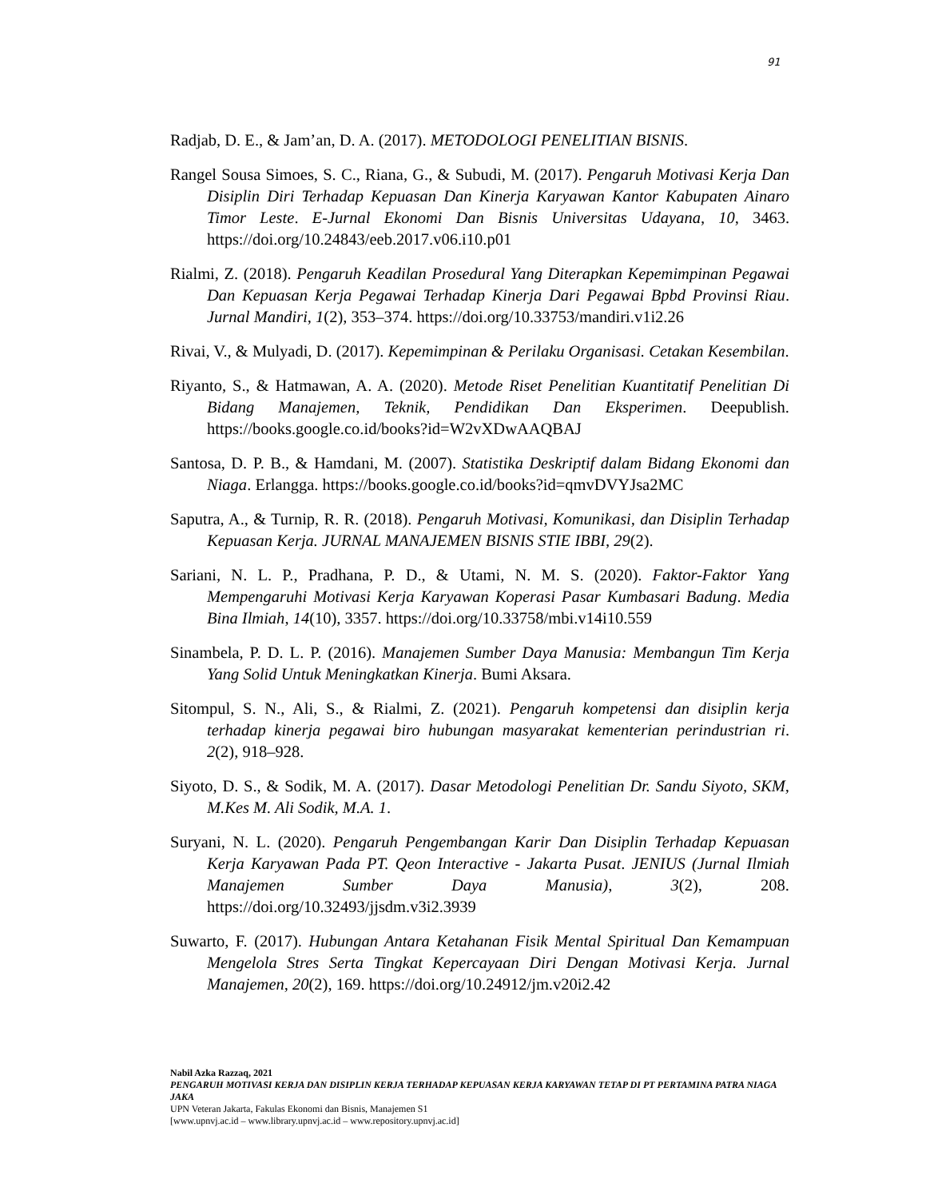91
Radjab, D. E., & Jam’an, D. A. (2017). METODOLOGI PENELITIAN BISNIS.
Rangel Sousa Simoes, S. C., Riana, G., & Subudi, M. (2017). Pengaruh Motivasi Kerja Dan Disiplin Diri Terhadap Kepuasan Dan Kinerja Karyawan Kantor Kabupaten Ainaro Timor Leste. E-Jurnal Ekonomi Dan Bisnis Universitas Udayana, 10, 3463. https://doi.org/10.24843/eeb.2017.v06.i10.p01
Rialmi, Z. (2018). Pengaruh Keadilan Prosedural Yang Diterapkan Kepemimpinan Pegawai Dan Kepuasan Kerja Pegawai Terhadap Kinerja Dari Pegawai Bpbd Provinsi Riau. Jurnal Mandiri, 1(2), 353–374. https://doi.org/10.33753/mandiri.v1i2.26
Rivai, V., & Mulyadi, D. (2017). Kepemimpinan & Perilaku Organisasi. Cetakan Kesembilan.
Riyanto, S., & Hatmawan, A. A. (2020). Metode Riset Penelitian Kuantitatif Penelitian Di Bidang Manajemen, Teknik, Pendidikan Dan Eksperimen. Deepublish. https://books.google.co.id/books?id=W2vXDwAAQBAJ
Santosa, D. P. B., & Hamdani, M. (2007). Statistika Deskriptif dalam Bidang Ekonomi dan Niaga. Erlangga. https://books.google.co.id/books?id=qmvDVYJsa2MC
Saputra, A., & Turnip, R. R. (2018). Pengaruh Motivasi, Komunikasi, dan Disiplin Terhadap Kepuasan Kerja. JURNAL MANAJEMEN BISNIS STIE IBBI, 29(2).
Sariani, N. L. P., Pradhana, P. D., & Utami, N. M. S. (2020). Faktor-Faktor Yang Mempengaruhi Motivasi Kerja Karyawan Koperasi Pasar Kumbasari Badung. Media Bina Ilmiah, 14(10), 3357. https://doi.org/10.33758/mbi.v14i10.559
Sinambela, P. D. L. P. (2016). Manajemen Sumber Daya Manusia: Membangun Tim Kerja Yang Solid Untuk Meningkatkan Kinerja. Bumi Aksara.
Sitompul, S. N., Ali, S., & Rialmi, Z. (2021). Pengaruh kompetensi dan disiplin kerja terhadap kinerja pegawai biro hubungan masyarakat kementerian perindustrian ri. 2(2), 918–928.
Siyoto, D. S., & Sodik, M. A. (2017). Dasar Metodologi Penelitian Dr. Sandu Siyoto, SKM, M.Kes M. Ali Sodik, M.A. 1.
Suryani, N. L. (2020). Pengaruh Pengembangan Karir Dan Disiplin Terhadap Kepuasan Kerja Karyawan Pada PT. Qeon Interactive - Jakarta Pusat. JENIUS (Jurnal Ilmiah Manajemen Sumber Daya Manusia), 3(2), 208. https://doi.org/10.32493/jjsdm.v3i2.3939
Suwarto, F. (2017). Hubungan Antara Ketahanan Fisik Mental Spiritual Dan Kemampuan Mengelola Stres Serta Tingkat Kepercayaan Diri Dengan Motivasi Kerja. Jurnal Manajemen, 20(2), 169. https://doi.org/10.24912/jm.v20i2.42
Nabil Azka Razzaq, 2021
PENGARUH MOTIVASI KERJA DAN DISIPLIN KERJA TERHADAP KEPUASAN KERJA KARYAWAN TETAP DI PT PERTAMINA PATRA NIAGA JAKA
UPN Veteran Jakarta, Fakulas Ekonomi dan Bisnis, Manajemen S1
[www.upnvj.ac.id – www.library.upnvj.ac.id – www.repository.upnvj.ac.id]